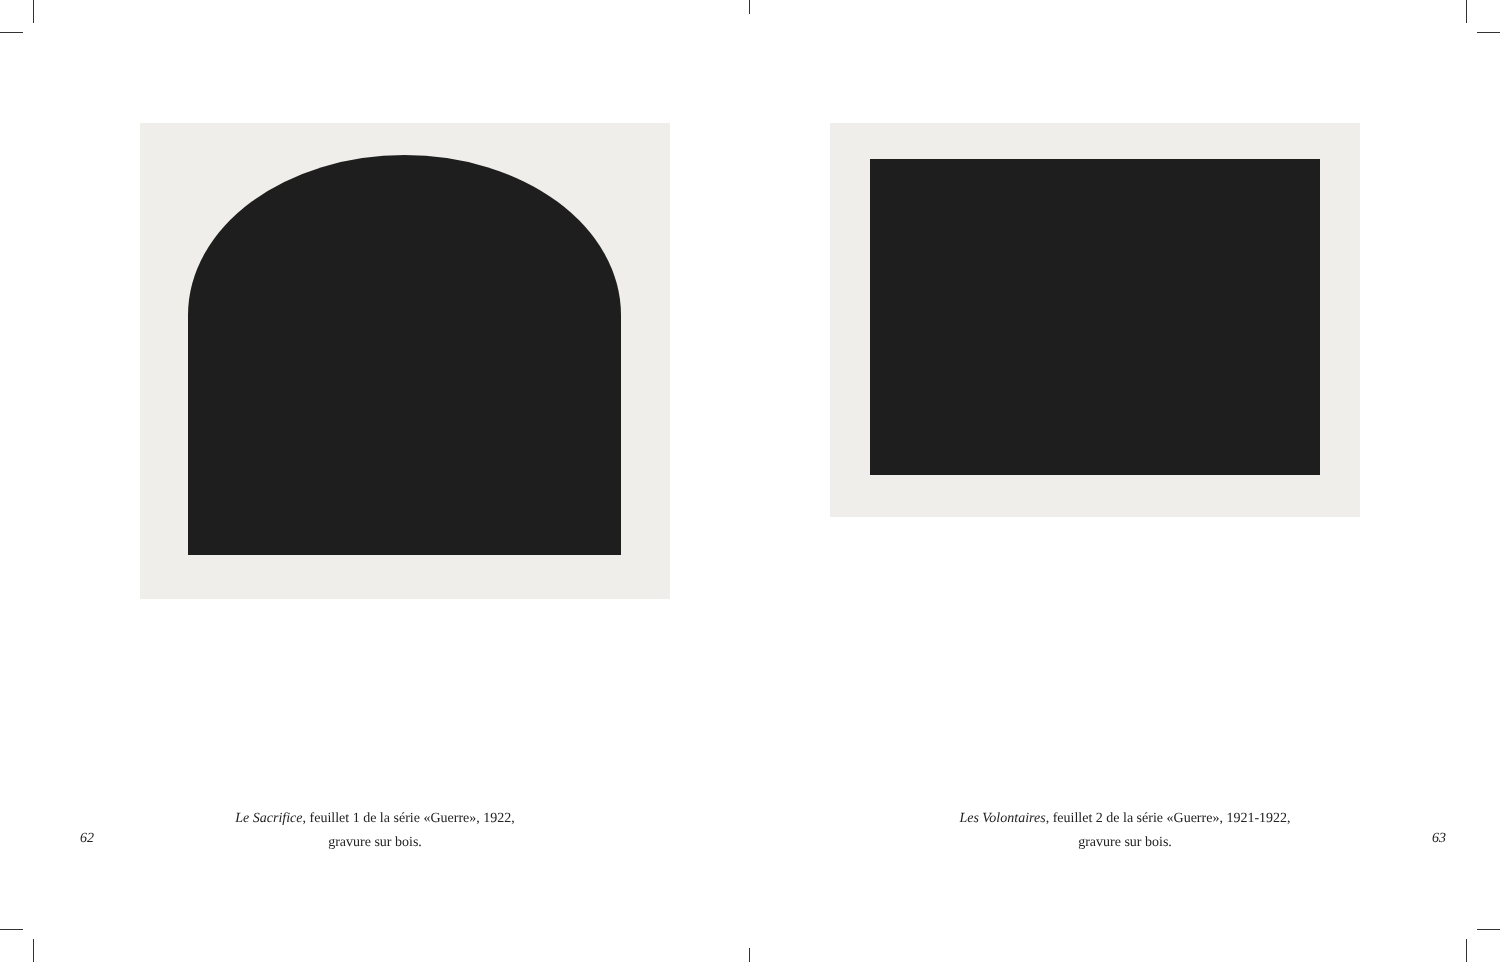Le Sacrifice, feuillet 1 de la série «Guerre», 1922,
gravure sur bois.
62
Les Volontaires, feuillet 2 de la série «Guerre», 1921-1922,
gravure sur bois.
63